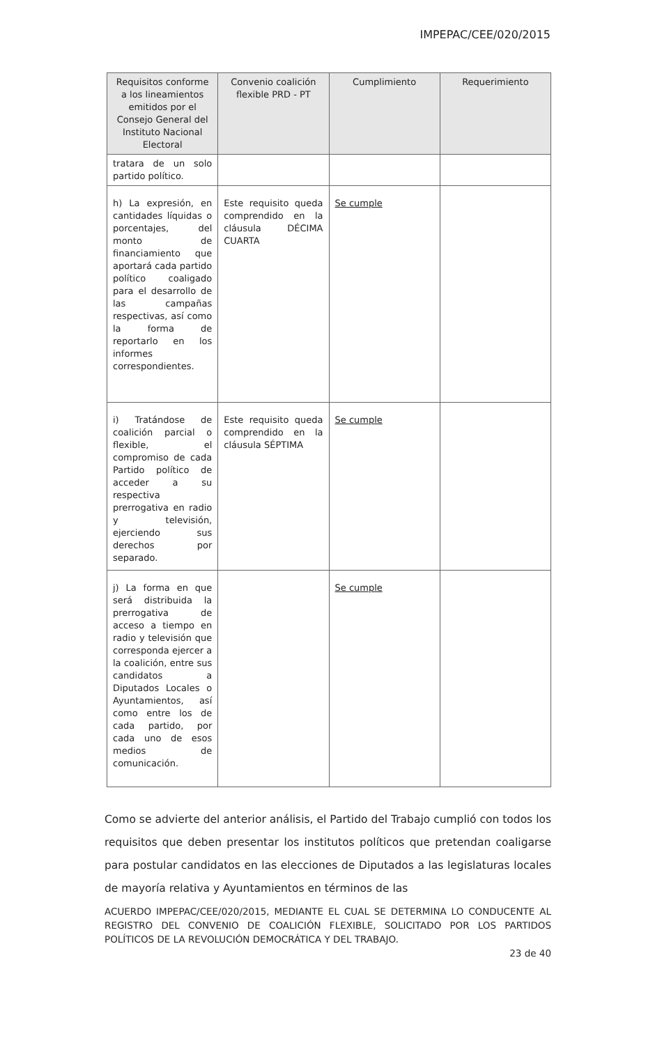IMPEPAC/CEE/020/2015
| Requisitos conforme a los lineamientos emitidos por el Consejo General del Instituto Nacional Electoral | Convenio coalición flexible PRD - PT | Cumplimiento | Requerimiento |
| --- | --- | --- | --- |
| tratara de un solo partido político. | | | |
| h) La expresión, en cantidades líquidas o porcentajes, del monto de financiamiento que aportará cada partido político coaligado para el desarrollo de las campañas respectivas, así como la forma de reportarlo en los informes correspondientes. | Este requisito queda comprendido en la cláusula DÉCIMA CUARTA | Se cumple | |
| i) Tratándose de coalición parcial o flexible, el compromiso de cada Partido político de acceder a su respectiva prerrogativa en radio y televisión, ejerciendo sus derechos por separado. | Este requisito queda comprendido en la cláusula SÉPTIMA | Se cumple | |
| j) La forma en que será distribuida la prerrogativa de acceso a tiempo en radio y televisión que corresponda ejercer a la coalición, entre sus candidatos a Diputados Locales o Ayuntamientos, así como entre los de cada partido, por cada uno de esos medios de comunicación. | | Se cumple | |
Como se advierte del anterior análisis, el Partido del Trabajo cumplió con todos los requisitos que deben presentar los institutos políticos que pretendan coaligarse para postular candidatos en las elecciones de Diputados a las legislaturas locales de mayoría relativa y Ayuntamientos en términos de las
ACUERDO IMPEPAC/CEE/020/2015, MEDIANTE EL CUAL SE DETERMINA LO CONDUCENTE AL REGISTRO DEL CONVENIO DE COALICIÓN FLEXIBLE, SOLICITADO POR LOS PARTIDOS POLÍTICOS DE LA REVOLUCIÓN DEMOCRÁTICA Y DEL TRABAJO.
23 de 40